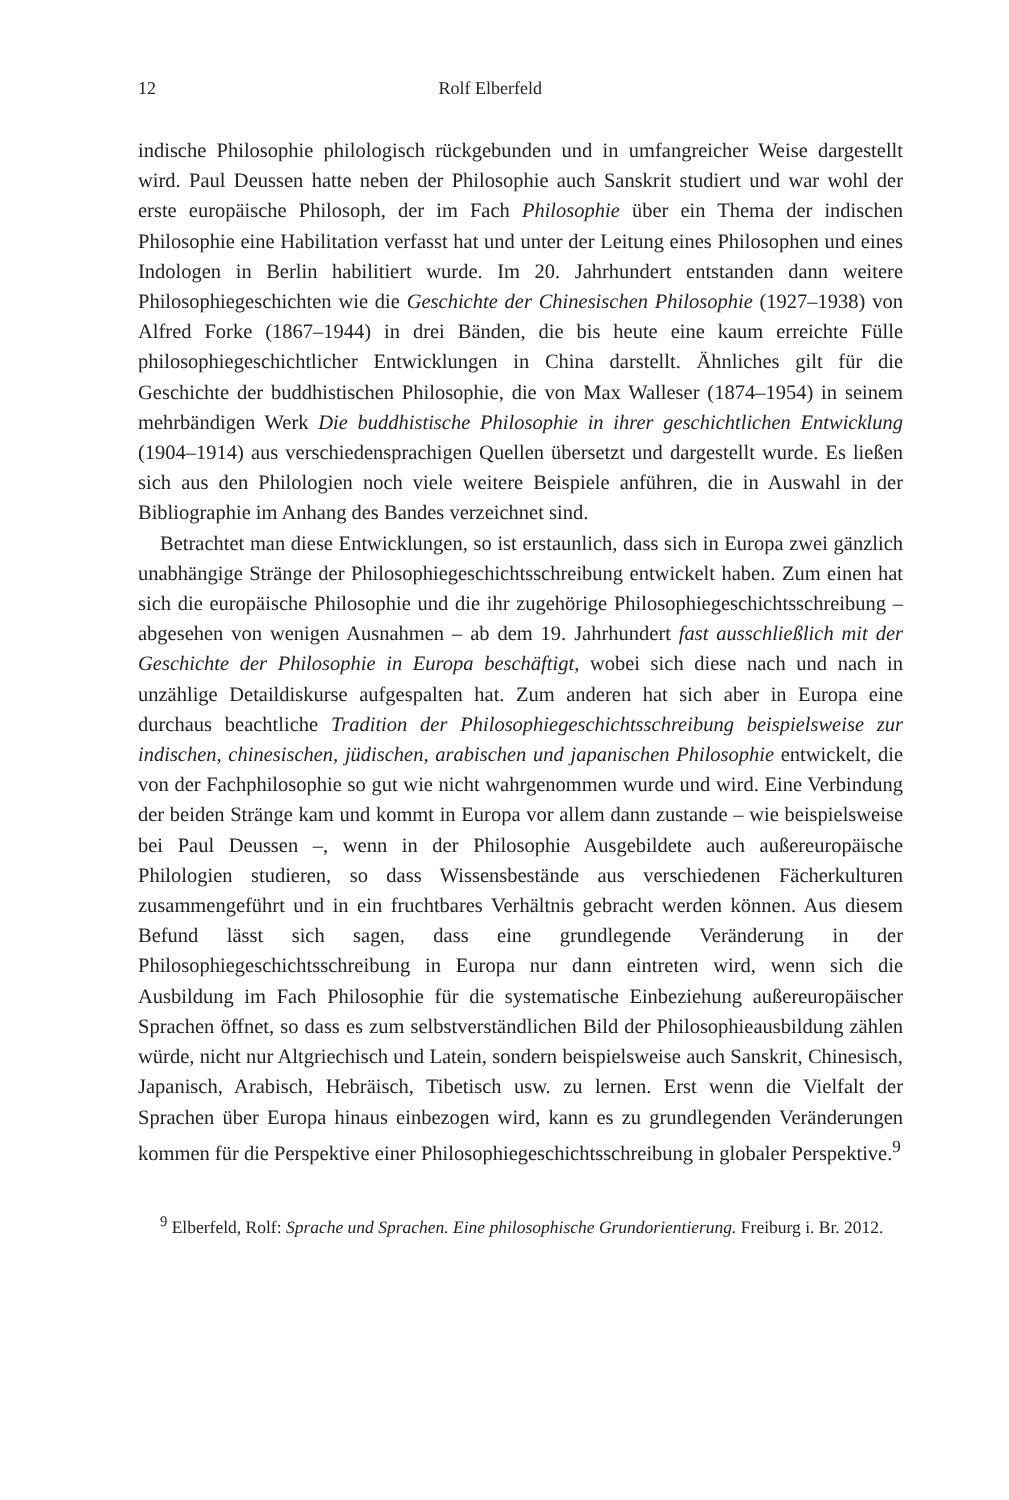12 Rolf Elberfeld
indische Philosophie philologisch rückgebunden und in umfangreicher Weise dargestellt wird. Paul Deussen hatte neben der Philosophie auch Sanskrit studiert und war wohl der erste europäische Philosoph, der im Fach Philosophie über ein Thema der indischen Philosophie eine Habilitation verfasst hat und unter der Leitung eines Philosophen und eines Indologen in Berlin habilitiert wurde. Im 20. Jahrhundert entstanden dann weitere Philosophiegeschichten wie die Geschichte der Chinesischen Philosophie (1927–1938) von Alfred Forke (1867–1944) in drei Bänden, die bis heute eine kaum erreichte Fülle philosophiegeschichtlicher Entwicklungen in China darstellt. Ähnliches gilt für die Geschichte der buddhistischen Philosophie, die von Max Walleser (1874–1954) in seinem mehrbändigen Werk Die buddhistische Philosophie in ihrer geschichtlichen Entwicklung (1904–1914) aus verschiedensprachigen Quellen übersetzt und dargestellt wurde. Es ließen sich aus den Philologien noch viele weitere Beispiele anführen, die in Auswahl in der Bibliographie im Anhang des Bandes verzeichnet sind.
Betrachtet man diese Entwicklungen, so ist erstaunlich, dass sich in Europa zwei gänzlich unabhängige Stränge der Philosophiegeschichtsschreibung entwickelt haben. Zum einen hat sich die europäische Philosophie und die ihr zugehörige Philosophiegeschichtsschreibung – abgesehen von wenigen Ausnahmen – ab dem 19. Jahrhundert fast ausschließlich mit der Geschichte der Philosophie in Europa beschäftigt, wobei sich diese nach und nach in unzählige Detaildiskurse aufgespalten hat. Zum anderen hat sich aber in Europa eine durchaus beachtliche Tradition der Philosophiegeschichtsschreibung beispielsweise zur indischen, chinesischen, jüdischen, arabischen und japanischen Philosophie entwickelt, die von der Fachphilosophie so gut wie nicht wahrgenommen wurde und wird. Eine Verbindung der beiden Stränge kam und kommt in Europa vor allem dann zustande – wie beispielsweise bei Paul Deussen –, wenn in der Philosophie Ausgebildete auch außereuropäische Philologien studieren, so dass Wissensbestände aus verschiedenen Fächerkulturen zusammengeführt und in ein fruchtbares Verhältnis gebracht werden können. Aus diesem Befund lässt sich sagen, dass eine grundlegende Veränderung in der Philosophiegeschichtsschreibung in Europa nur dann eintreten wird, wenn sich die Ausbildung im Fach Philosophie für die systematische Einbeziehung außereuropäischer Sprachen öffnet, so dass es zum selbstverständlichen Bild der Philosophieausbildung zählen würde, nicht nur Altgriechisch und Latein, sondern beispielsweise auch Sanskrit, Chinesisch, Japanisch, Arabisch, Hebräisch, Tibetisch usw. zu lernen. Erst wenn die Vielfalt der Sprachen über Europa hinaus einbezogen wird, kann es zu grundlegenden Veränderungen kommen für die Perspektive einer Philosophiegeschichtsschreibung in globaler Perspektive.<sup>9</sup>
<sup>9</sup> Elberfeld, Rolf: Sprache und Sprachen. Eine philosophische Grundorientierung. Freiburg i. Br. 2012.